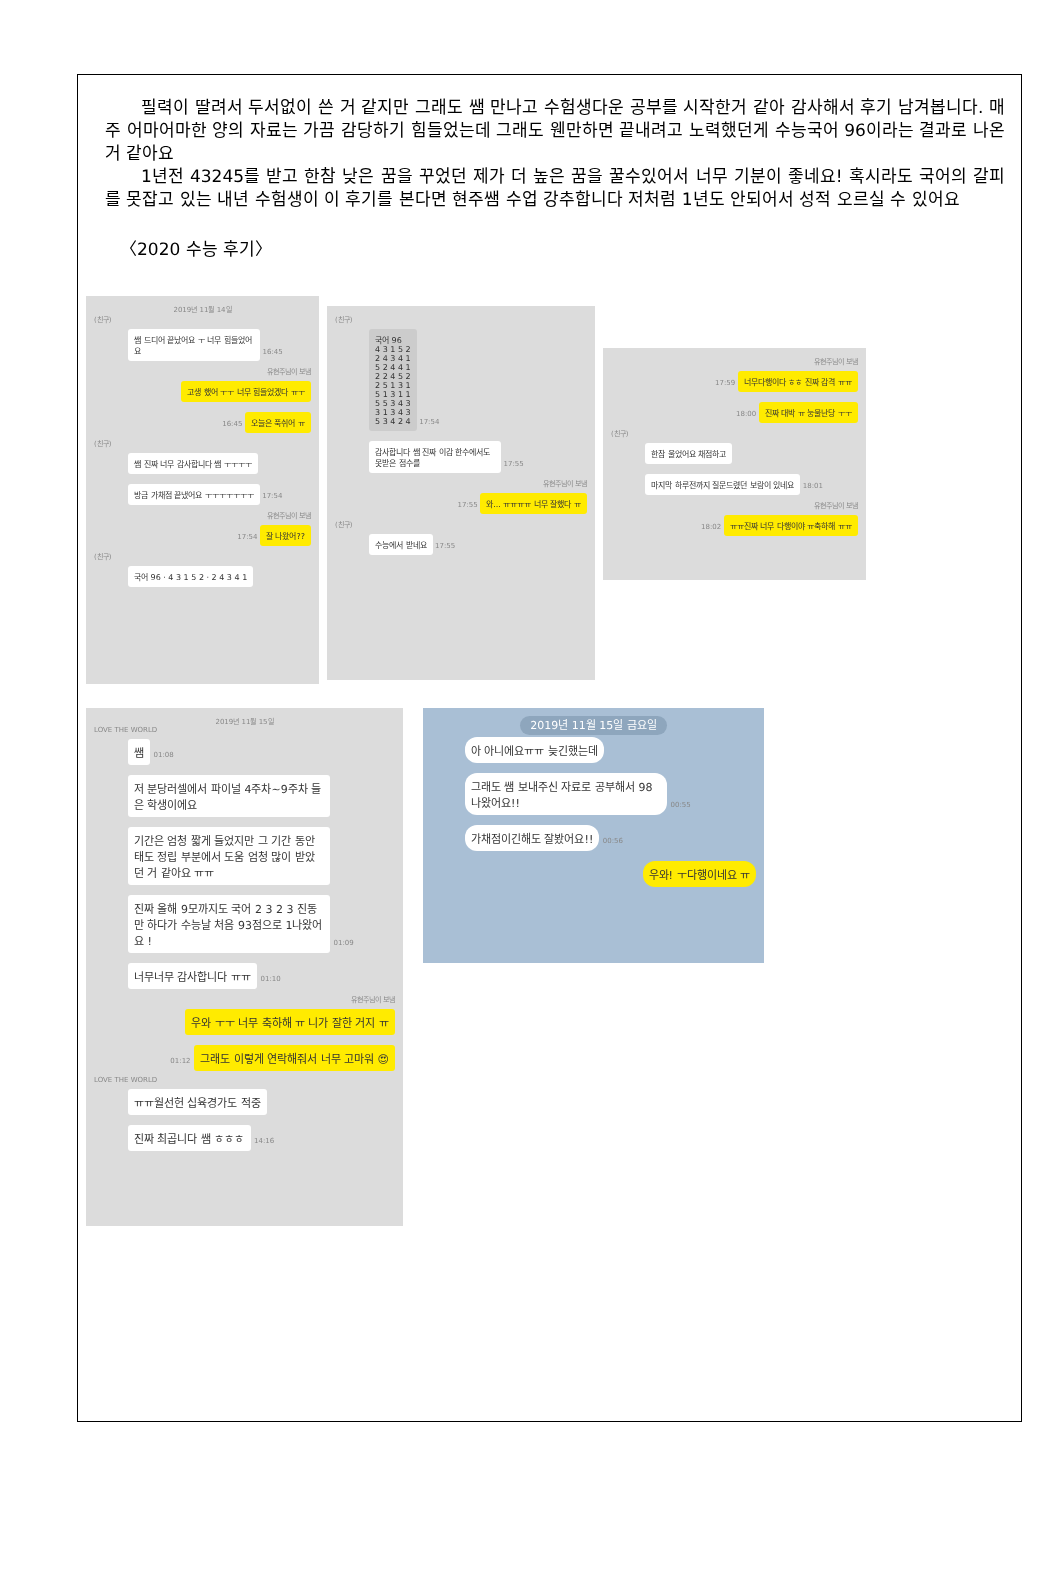필력이 딸려서 두서없이 쓴 거 같지만 그래도 쌤 만나고 수험생다운 공부를 시작한거 같아 감사해서 후기 남겨봅니다. 매주 어마어마한 양의 자료는 가끔 감당하기 힘들었는데 그래도 웬만하면 끝내려고 노력했던게 수능국어 96이라는 결과로 나온거 같아요
1년전 43245를 받고 한참 낮은 꿈을 꾸었던 제가 더 높은 꿈을 꿀수있어서 너무 기분이 좋네요! 혹시라도 국어의 갈피를 못잡고 있는 내년 수험생이 이 후기를 본다면 현주쌤 수업 강추합니다 저처럼 1년도 안되어서 성적 오르실 수 있어요
〈2020 수능 후기〉
2019년 11월 14일
(친구)
쌤 드디어 끝났어요 ㅜ 너무 힘들었어요
16:45
유현주님이 보냄
고생 했어 ㅜㅜ 너무 힘들었겠다 ㅠㅜ
16:45 오늘은 푹쉬어 ㅠ
(친구)
쌤 진짜 너무 감사합니다 쌤 ㅜㅜㅜㅜ
방금 가채점 끝냈어요 ㅜㅜㅜㅜㅜㅜㅜ
17:54
유현주님이 보냄
17:54 잘 나왔어??
(친구)
국어 96 · 4 3 1 5 2 · 2 4 3 4 1
(친구)
국어 96
4 3 1 5 2
2 4 3 4 1
5 2 4 4 1
2 2 4 5 2
2 5 1 3 1
5 1 3 1 1
5 5 3 4 3
3 1 3 4 3
5 3 4 2 4
17:54
감사합니다 쌤 진짜 이감 한수에서도 못받은 점수를
17:55
유현주님이 보냄
17:55 와... ㅠㅠㅠㅠ 너무 잘했다 ㅠ
(친구)
수능에서 받네요
17:55
유현주님이 보냄
17:59 너무다행이다 ㅎㅎ 진짜 감격 ㅠㅠ
18:00 진짜 대박 ㅠ 눙물난당 ㅜㅜ
(친구)
한참 울었어요 채점하고 마지막 하루전까지 질문드렸던 보람이 있네요
18:01
유현주님이 보냄
18:02 ㅠㅠ진짜 너무 다행이야 ㅠ축하해 ㅠㅠ
2019년 11월 15일
LOVE THE WORLD
쌤
01:08
저 분당러셀에서 파이널 4주차~9주차 들은 학생이에요
기간은 엄청 짧게 들었지만 그 기간 동안 태도 정립 부분에서 도움 엄청 많이 받았던 거 같아요 ㅠㅠ
진짜 올해 9모까지도 국어 2 3 2 3 진동만 하다가 수능날 처음 93점으로 1나왔어요 !
01:09
너무너무 감사합니다 ㅠㅠ
01:10
유현주님이 보냄
우와 ㅜㅜ 너무 축하해 ㅠ 니가 잘한 거지 ㅠ
01:12 그래도 이렇게 연락해줘서 너무 고마워 😍
LOVE THE WORLD
ㅠㅠ월선헌 십육경가도 적중 진짜 최곱니다 쌤 ㅎㅎㅎ
14:16
2019년 11월 15일 금요일
아 아니에요ㅠㅠ 늦긴했는데
그래도 쌤 보내주신 자료로 공부해서 98나왔어요!!
00:55
가채점이긴해도 잘봤어요!!
00:56
우와! ㅜ다행이네요 ㅠ